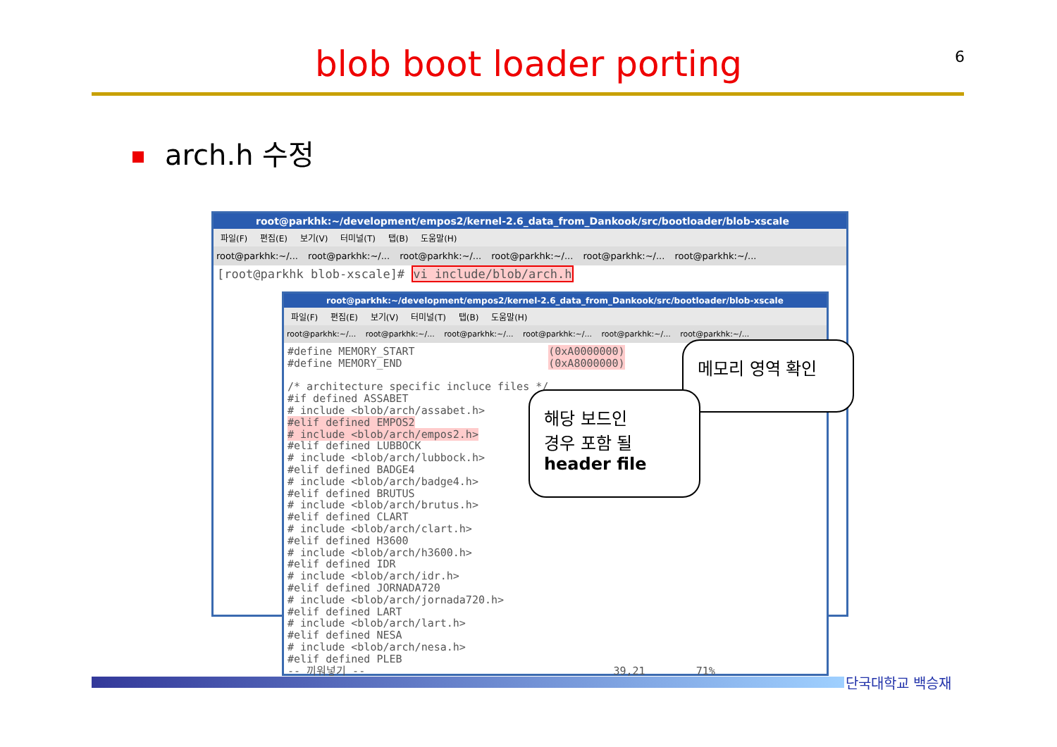blob boot loader porting 6
arch.h 수정
root@parkhk:~/development/empos2/kernel-2.6_data_from_Dankook/src/bootloader/blob-xscale
파일(F) 편집(E) 보기(V) 터미널(T) 탭(B) 도움말(H)
root@parkhk:~/... root@parkhk:~/... root@parkhk:~/... root@parkhk:~/... root@parkhk:~/... root@parkhk:~/...
[root@parkhk blob-xscale]# vi include/blob/arch.h
root@parkhk:~/development/empos2/kernel-2.6_data_from_Dankook/src/bootloader/blob-xscale
파일(F) 편집(E) 보기(V) 터미널(T) 탭(B) 도움말(H)
root@parkhk:~/... root@parkhk:~/... root@parkhk:~/... root@parkhk:~/... root@parkhk:~/... root@parkhk:~/...
#define MEMORY_START                     (0xA0000000)
#define MEMORY_END                       (0xA8000000)

/* architecture specific incluce files */
#if defined ASSABET
# include <blob/arch/assabet.h>
#elif defined EMPOS2
# include <blob/arch/empos2.h>
#elif defined LUBBOCK
# include <blob/arch/lubbock.h>
#elif defined BADGE4
# include <blob/arch/badge4.h>
#elif defined BRUTUS
# include <blob/arch/brutus.h>
#elif defined CLART
# include <blob/arch/clart.h>
#elif defined H3600
# include <blob/arch/h3600.h>
#elif defined IDR
# include <blob/arch/idr.h>
#elif defined JORNADA720
# include <blob/arch/jornada720.h>
#elif defined LART
# include <blob/arch/lart.h>
#elif defined NESA
# include <blob/arch/nesa.h>
#elif defined PLEB
-- 끼워넣기 --                                       39,21        71%
메모리 영역 확인
해당 보드인
경우 포함 될
header file
단국대학교 백승재